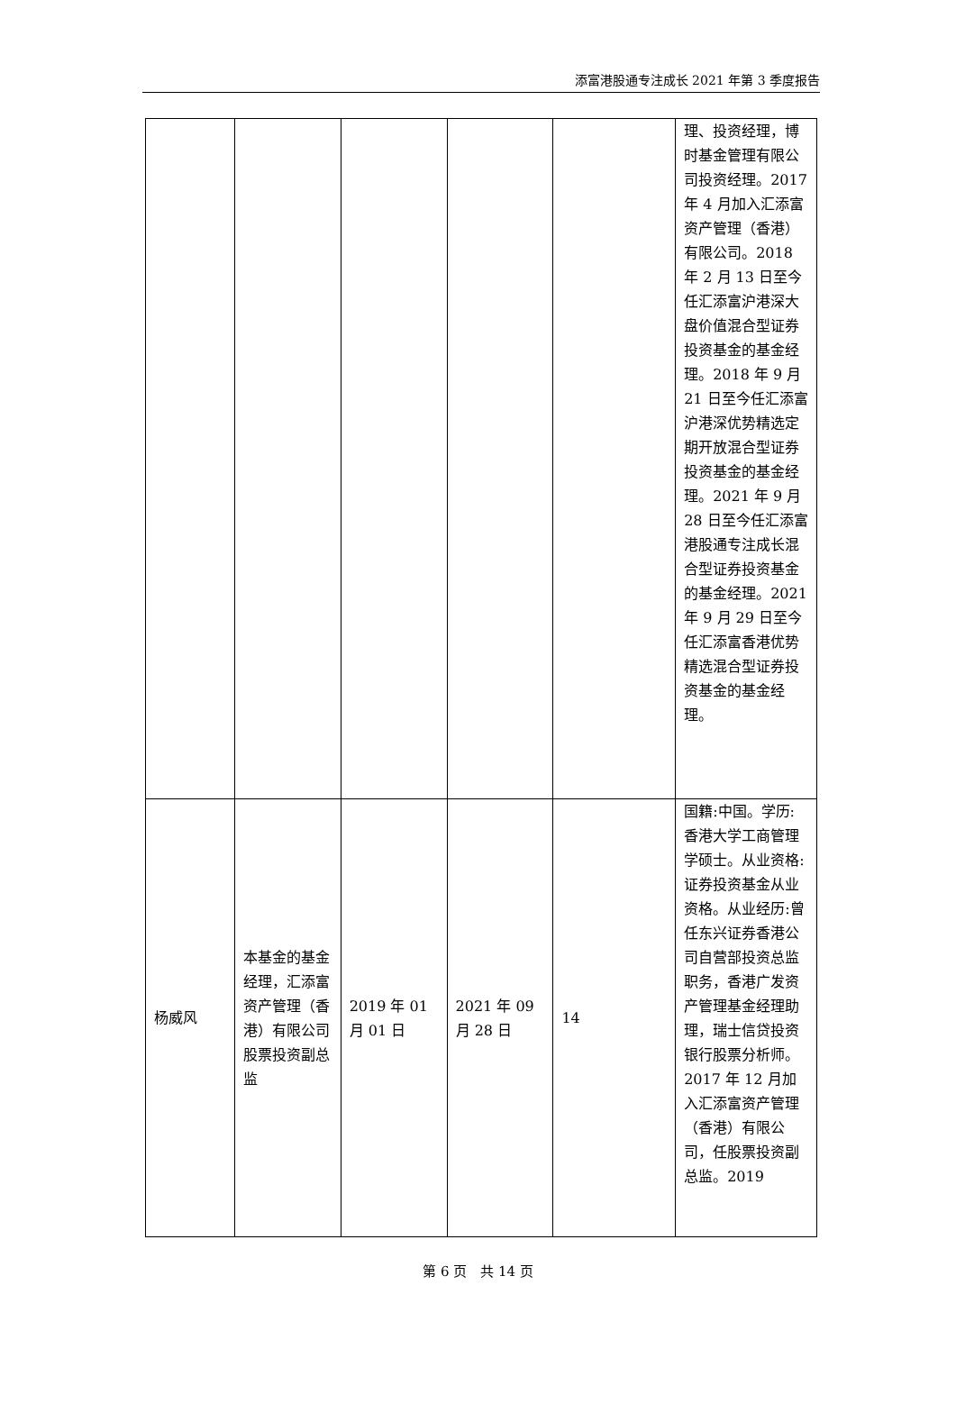添富港股通专注成长 2021 年第 3 季度报告
| | | | | | 理、投资经理，博时基金管理有限公司投资经理。2017 年 4 月加入汇添富资产管理（香港）有限公司。2018 年 2 月 13 日至今任汇添富沪港深大盘价值混合型证券投资基金的基金经理。2018 年 9 月 21 日至今任汇添富沪港深优势精选定期开放混合型证券投资基金的基金经理。2021 年 9 月 28 日至今任汇添富港股通专注成长混合型证券投资基金的基金经理。2021 年 9 月 29 日至今任汇添富香港优势精选混合型证券投资基金的基金经理。 |
| 杨威风 | 本基金的基金经理，汇添富资产管理（香港）有限公司股票投资副总监 | 2019 年 01 月 01 日 | 2021 年 09 月 28 日 | 14 | 国籍:中国。学历:香港大学工商管理学硕士。从业资格:证券投资基金从业资格。从业经历:曾任东兴证券香港公司自营部投资总监职务，香港广发资产管理基金经理助理，瑞士信贷投资银行股票分析师。2017 年 12 月加入汇添富资产管理（香港）有限公司，任股票投资副总监。2019 |
第 6 页　共 14 页